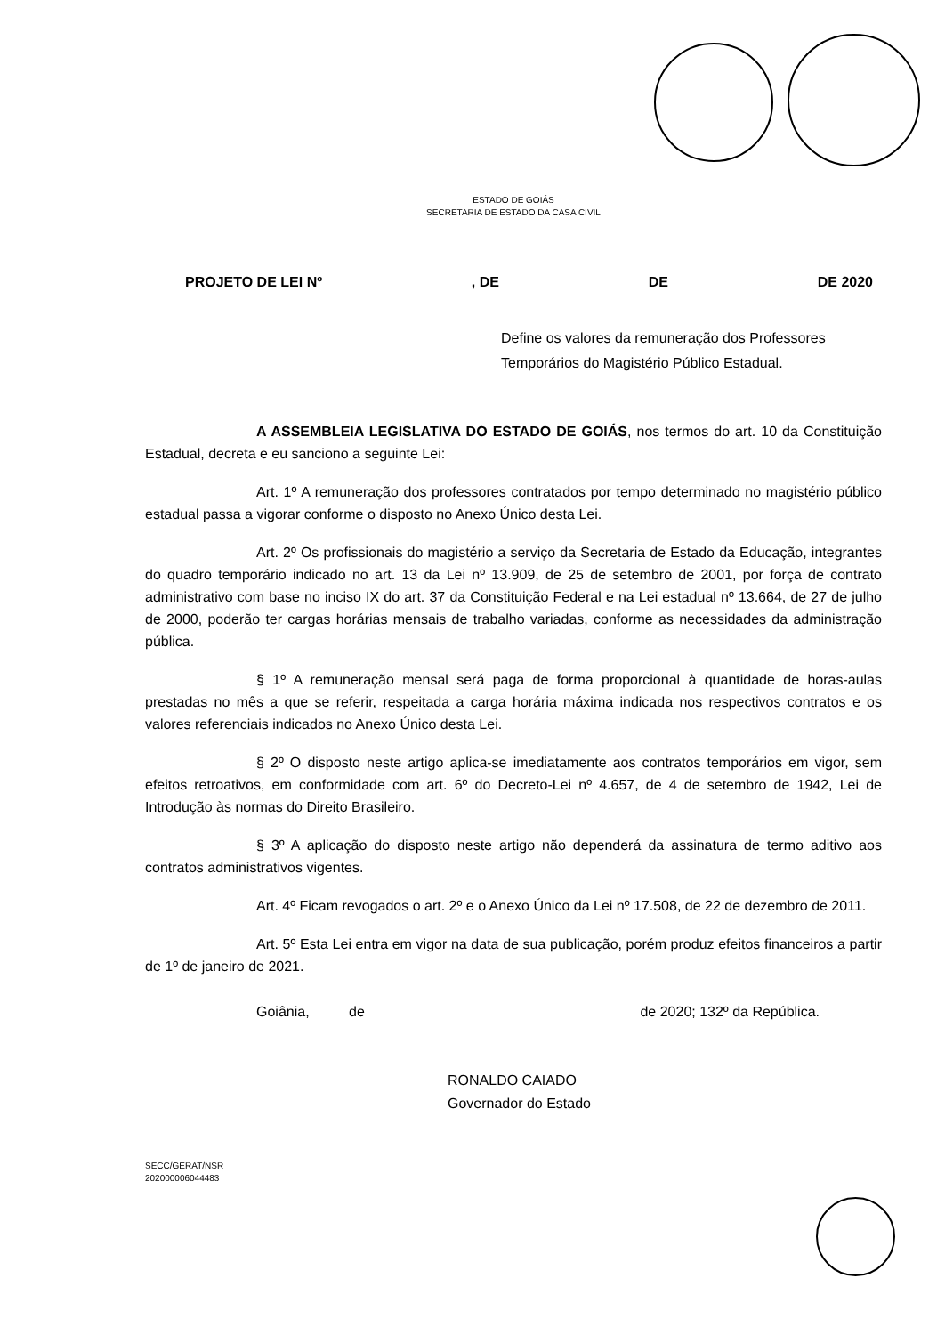ESTADO DE GOIÁS
SECRETARIA DE ESTADO DA CASA CIVIL
PROJETO DE LEI Nº, DE DE DE 2020
Define os valores da remuneração dos Professores Temporários do Magistério Público Estadual.
A ASSEMBLEIA LEGISLATIVA DO ESTADO DE GOIÁS, nos termos do art. 10 da Constituição Estadual, decreta e eu sanciono a seguinte Lei:
Art. 1º A remuneração dos professores contratados por tempo determinado no magistério público estadual passa a vigorar conforme o disposto no Anexo Único desta Lei.
Art. 2º Os profissionais do magistério a serviço da Secretaria de Estado da Educação, integrantes do quadro temporário indicado no art. 13 da Lei nº 13.909, de 25 de setembro de 2001, por força de contrato administrativo com base no inciso IX do art. 37 da Constituição Federal e na Lei estadual nº 13.664, de 27 de julho de 2000, poderão ter cargas horárias mensais de trabalho variadas, conforme as necessidades da administração pública.
§ 1º A remuneração mensal será paga de forma proporcional à quantidade de horas-aulas prestadas no mês a que se referir, respeitada a carga horária máxima indicada nos respectivos contratos e os valores referenciais indicados no Anexo Único desta Lei.
§ 2º O disposto neste artigo aplica-se imediatamente aos contratos temporários em vigor, sem efeitos retroativos, em conformidade com art. 6º do Decreto-Lei nº 4.657, de 4 de setembro de 1942, Lei de Introdução às normas do Direito Brasileiro.
§ 3º A aplicação do disposto neste artigo não dependerá da assinatura de termo aditivo aos contratos administrativos vigentes.
Art. 4º Ficam revogados o art. 2º e o Anexo Único da Lei nº 17.508, de 22 de dezembro de 2011.
Art. 5º Esta Lei entra em vigor na data de sua publicação, porém produz efeitos financeiros a partir de 1º de janeiro de 2021.
Goiânia, de de 2020; 132º da República.
RONALDO CAIADO
Governador do Estado
SECC/GERAT/NSR
202000006044483